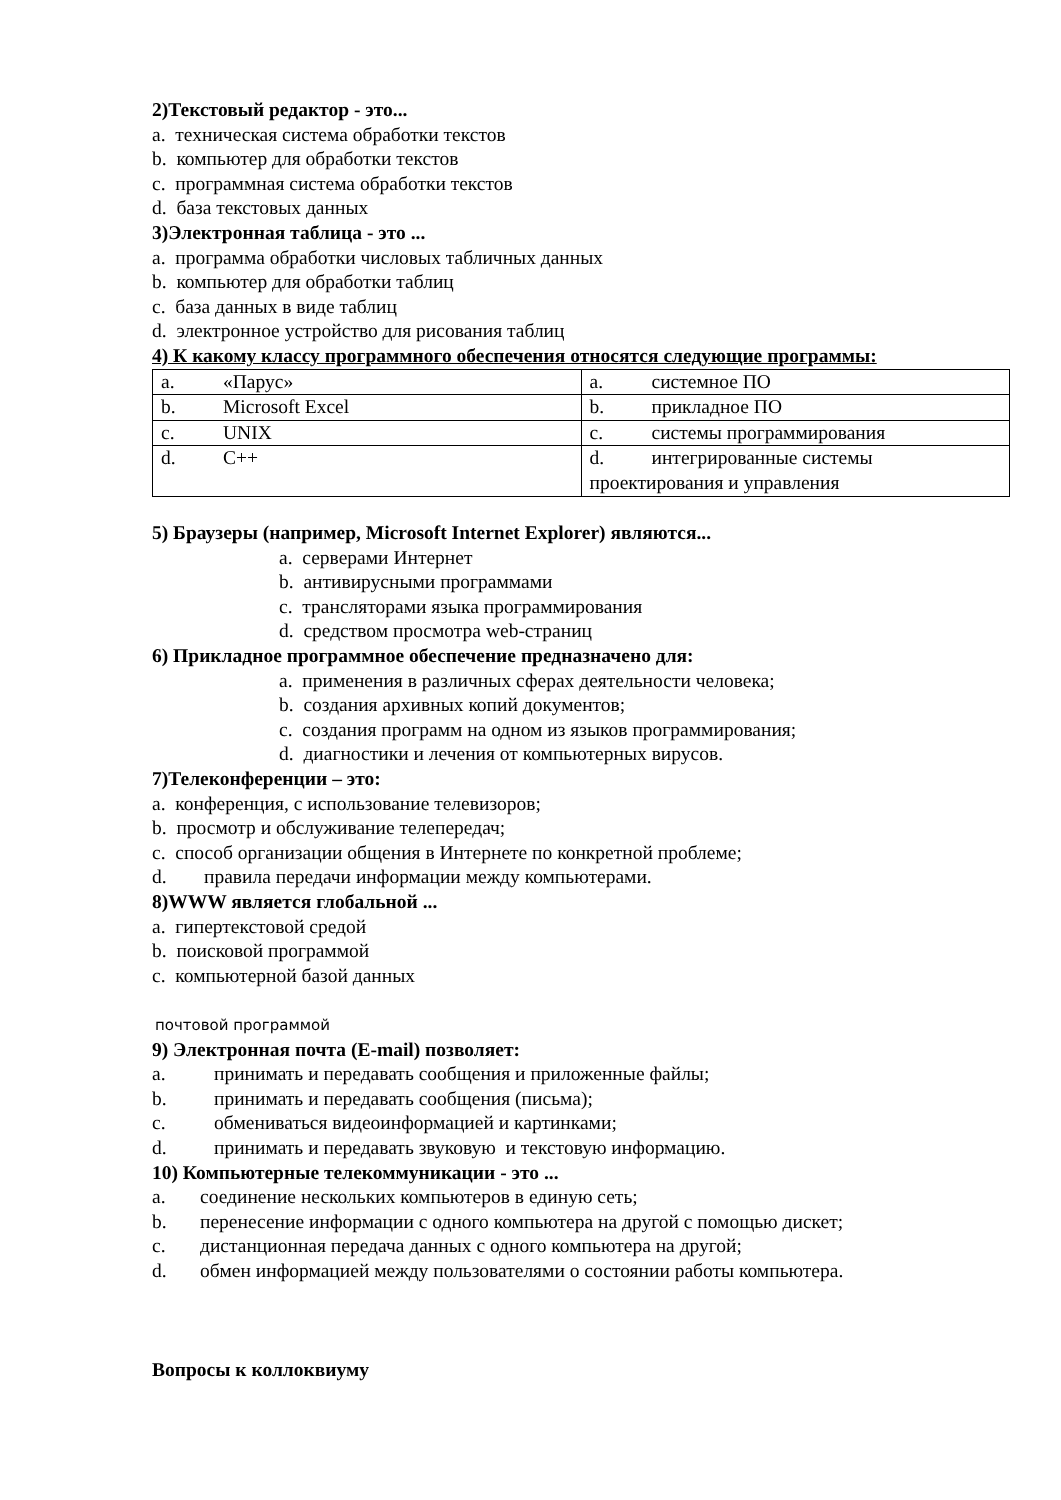2)Текстовый редактор - это...
a. техническая система обработки текстов
b. компьютер для обработки текстов
c. программная система обработки текстов
d. база текстовых данных
3)Электронная таблица - это ...
a. программа обработки числовых табличных данных
b. компьютер для обработки таблиц
c. база данных в виде таблиц
d. электронное устройство для рисования таблиц
4) К какому классу программного обеспечения относятся следующие программы:
| a. «Парус» | a. системное ПО |
| b. Microsoft Excel | b. прикладное ПО |
| c. UNIX | c. системы программирования |
| d. C++ | d. интегрированные системы проектирования и управления |
5) Браузеры (например, Microsoft Internet Explorer) являются...
a. серверами Интернет
b. антивирусными программами
c. трансляторами языка программирования
d. средством просмотра web-страниц
6) Прикладное программное обеспечение предназначено для:
a. применения в различных сферах деятельности человека;
b. создания архивных копий документов;
c. создания программ на одном из языков программирования;
d. диагностики и лечения от компьютерных вирусов.
7)Телеконференции – это:
a. конференция, с использование телевизоров;
b. просмотр и обслуживание телепередач;
c. способ организации общения в Интернете по конкретной проблеме;
d. правила передачи информации между компьютерами.
8)WWW является глобальной ...
a. гипертекстовой средой
b. поисковой программой
c. компьютерной базой данных
почтовой программой
9) Электронная почта (E-mail) позволяет:
a. принимать и передавать сообщения и приложенные файлы;
b. принимать и передавать сообщения (письма);
c. обмениваться видеоинформацией и картинками;
d. принимать и передавать звуковую и текстовую информацию.
10) Компьютерные телекоммуникации - это ...
a. соединение нескольких компьютеров в единую сеть;
b. перенесение информации с одного компьютера на другой с помощью дискет;
c. дистанционная передача данных с одного компьютера на другой;
d. обмен информацией между пользователями о состоянии работы компьютера.
Вопросы к коллоквиуму